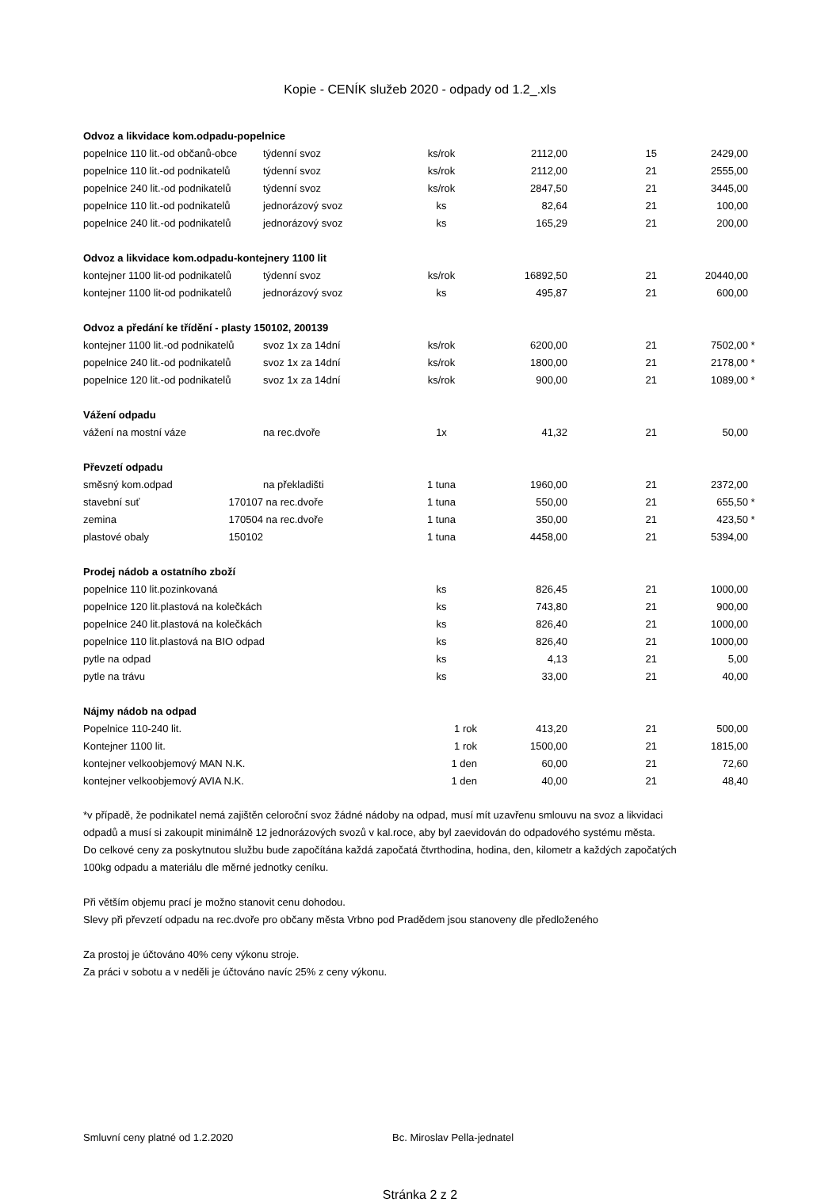Kopie - CENÍK služeb 2020 - odpady od 1.2_.xls
| Odvoz a likvidace kom.odpadu-popelnice | | | | | | | |
| popelnice 110 lit.-od občanů-obce | | týdenní svoz | ks/rok | 2112,00 | 15 | 2429,00 | |
| popelnice 110 lit.-od podnikatelů | | týdenní svoz | ks/rok | 2112,00 | 21 | 2555,00 | |
| popelnice 240 lit.-od podnikatelů | | týdenní svoz | ks/rok | 2847,50 | 21 | 3445,00 | |
| popelnice 110 lit.-od podnikatelů | | jednorázový svoz | ks | 82,64 | 21 | 100,00 | |
| popelnice 240 lit.-od podnikatelů | | jednorázový svoz | ks | 165,29 | 21 | 200,00 | |
| Odvoz a likvidace kom.odpadu-kontejnery 1100 lit | | | | | | | |
| kontejner 1100 lit-od podnikatelů | | týdenní svoz | ks/rok | 16892,50 | 21 | 20440,00 | |
| kontejner 1100 lit-od podnikatelů | | jednorázový svoz | ks | 495,87 | 21 | 600,00 | |
| Odvoz a předání ke třídění - plasty 150102, 200139 | | | | | | | |
| kontejner 1100 lit.-od podnikatelů | | svoz 1x za 14dní | ks/rok | 6200,00 | 21 | 7502,00 | * |
| popelnice 240 lit.-od podnikatelů | | svoz 1x za 14dní | ks/rok | 1800,00 | 21 | 2178,00 | * |
| popelnice 120 lit.-od podnikatelů | | svoz 1x za 14dní | ks/rok | 900,00 | 21 | 1089,00 | * |
| Vážení odpadu | | | | | | | |
| vážení na mostní váze | | na rec.dvoře | 1x | 41,32 | 21 | 50,00 | |
| Převzetí odpadu | | | | | | | |
| směsný kom.odpad | | na překladišti | 1 tuna | 1960,00 | 21 | 2372,00 | |
| stavební suť | 170107 | na rec.dvoře | 1 tuna | 550,00 | 21 | 655,50 | * |
| zemina | 170504 | na rec.dvoře | 1 tuna | 350,00 | 21 | 423,50 | * |
| plastové obaly | 150102 | | 1 tuna | 4458,00 | 21 | 5394,00 | |
| Prodej nádob a ostatního zboží | | | | | | | |
| popelnice 110 lit.pozinkovaná | | | ks | 826,45 | 21 | 1000,00 | |
| popelnice 120 lit.plastová na kolečkách | | | ks | 743,80 | 21 | 900,00 | |
| popelnice 240 lit.plastová na kolečkách | | | ks | 826,40 | 21 | 1000,00 | |
| popelnice 110 lit.plastová na BIO odpad | | | ks | 826,40 | 21 | 1000,00 | |
| pytle na odpad | | | ks | 4,13 | 21 | 5,00 | |
| pytle na trávu | | | ks | 33,00 | 21 | 40,00 | |
| Nájmy nádob na odpad | | | | | | | |
| Popelnice 110-240 lit. | | | 1 rok | 413,20 | 21 | 500,00 | |
| Kontejner 1100 lit. | | | 1 rok | 1500,00 | 21 | 1815,00 | |
| kontejner velkoobjemový MAN N.K. | | | 1 den | 60,00 | 21 | 72,60 | |
| kontejner velkoobjemový AVIA N.K. | | | 1 den | 40,00 | 21 | 48,40 | |
*v případě, že podnikatel nemá zajištěn celoroční svoz žádné nádoby na odpad, musí mít uzavřenu smlouvu na svoz a likvidaci odpadů a musí si zakoupit minimálně 12 jednorázových svozů v kal.roce, aby byl zaevidován do odpadového systému města.
Do celkové ceny za poskytnutou službu bude započítána každá započatá čtvrthodina, hodina, den, kilometr a každých započatých 100kg odpadu a materiálu dle měrné jednotky ceníku.
Při větším objemu prací je možno stanovit cenu dohodou.
Slevy při převzetí odpadu na rec.dvoře pro občany města Vrbno pod Pradědem jsou stanoveny dle předloženého
Za prostoj je účtováno 40% ceny výkonu stroje.
Za práci v sobotu a v neděli je účtováno navíc 25% z ceny výkonu.
Smluvní ceny platné od 1.2.2020 Bc. Miroslav Pella-jednatel
Stránka 2 z 2